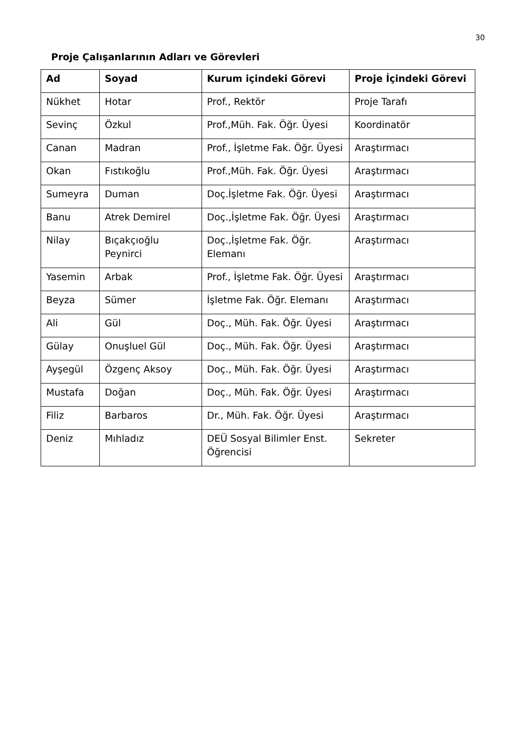30
Proje Çalışanlarının Adları ve Görevleri
| Ad | Soyad | Kurum içindeki Görevi | Proje İçindeki Görevi |
| --- | --- | --- | --- |
| Nükhet | Hotar | Prof., Rektör | Proje Tarafı |
| Sevinç | Özkul | Prof.,Müh. Fak. Öğr. Üyesi | Koordinatör |
| Canan | Madran | Prof., İşletme Fak. Öğr. Üyesi | Araştırmacı |
| Okan | Fıstıkoğlu | Prof.,Müh. Fak. Öğr. Üyesi | Araştırmacı |
| Sumeyra | Duman | Doç.İşletme Fak. Öğr. Üyesi | Araştırmacı |
| Banu | Atrek Demirel | Doç.,İşletme Fak. Öğr. Üyesi | Araştırmacı |
| Nilay | Bıçakçıoğlu Peynirci | Doç.,İşletme Fak. Öğr. Elemanı | Araştırmacı |
| Yasemin | Arbak | Prof., İşletme Fak. Öğr. Üyesi | Araştırmacı |
| Beyza | Sümer | İşletme Fak. Öğr. Elemanı | Araştırmacı |
| Ali | Gül | Doç., Müh. Fak. Öğr. Üyesi | Araştırmacı |
| Gülay | Onuşluel Gül | Doç., Müh. Fak. Öğr. Üyesi | Araştırmacı |
| Ayşegül | Özgenç Aksoy | Doç., Müh. Fak. Öğr. Üyesi | Araştırmacı |
| Mustafa | Doğan | Doç., Müh. Fak. Öğr. Üyesi | Araştırmacı |
| Filiz | Barbaros | Dr., Müh. Fak. Öğr. Üyesi | Araştırmacı |
| Deniz | Mıhladız | DEÜ Sosyal Bilimler Enst. Öğrencisi | Sekreter |